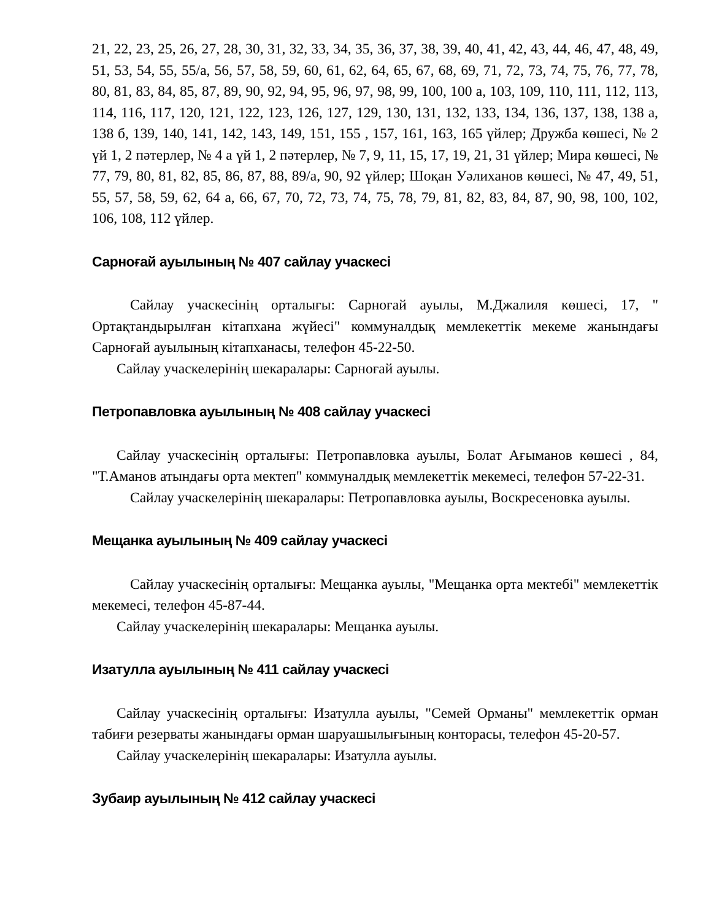21, 22, 23, 25, 26, 27, 28, 30, 31, 32, 33, 34, 35, 36, 37, 38, 39, 40, 41, 42, 43, 44, 46, 47, 48, 49, 51, 53, 54, 55, 55/а, 56, 57, 58, 59, 60, 61, 62, 64, 65, 67, 68, 69, 71, 72, 73, 74, 75, 76, 77, 78, 80, 81, 83, 84, 85, 87, 89, 90, 92, 94, 95, 96, 97, 98, 99, 100, 100 а, 103, 109, 110, 111, 112, 113, 114, 116, 117, 120, 121, 122, 123, 126, 127, 129, 130, 131, 132, 133, 134, 136, 137, 138, 138 а, 138 б, 139, 140, 141, 142, 143, 149, 151, 155 , 157, 161, 163, 165 үйлер; Дружба көшесі, № 2 үй 1, 2 пәтерлер, № 4 а үй 1, 2 пәтерлер, № 7, 9, 11, 15, 17, 19, 21, 31 үйлер; Мира көшесі, № 77, 79, 80, 81, 82, 85, 86, 87, 88, 89/а, 90, 92 үйлер; Шоқан Уәлиханов көшесі, № 47, 49, 51, 55, 57, 58, 59, 62, 64 а, 66, 67, 70, 72, 73, 74, 75, 78, 79, 81, 82, 83, 84, 87, 90, 98, 100, 102, 106, 108, 112 үйлер.
Сарноғай ауылының № 407 сайлау учаскесі
Сайлау учаскесінің орталығы: Сарноғай ауылы, М.Джалиля көшесі, 17, " Ортақтандырылған кітапхана жүйесі" коммуналдық мемлекеттік мекеме жанындағы Сарноғай ауылының кітапханасы, телефон 45-22-50.
Сайлау учаскелерінің шекаралары: Сарноғай ауылы.
Петропавловка ауылының № 408 сайлау учаскесі
Сайлау учаскесінің орталығы: Петропавловка ауылы, Болат Ағыманов көшесі , 84, "Т.Аманов атындағы орта мектеп" коммуналдық мемлекеттік мекемесі, телефон 57-22-31.
Сайлау учаскелерінің шекаралары: Петропавловка ауылы, Воскресеновка ауылы.
Мещанка ауылының № 409 сайлау учаскесі
Сайлау учаскесінің орталығы: Мещанка ауылы, "Мещанка орта мектебі" мемлекеттік мекемесі, телефон 45-87-44.
Сайлау учаскелерінің шекаралары: Мещанка ауылы.
Изатулла ауылының № 411 сайлау учаскесі
Сайлау учаскесінің орталығы: Изатулла ауылы, "Семей Орманы" мемлекеттік орман табиғи резерваты жанындағы орман шаруашылығының конторасы, телефон 45-20-57.
Сайлау учаскелерінің шекаралары: Изатулла ауылы.
Зубаир ауылының № 412 сайлау учаскесі